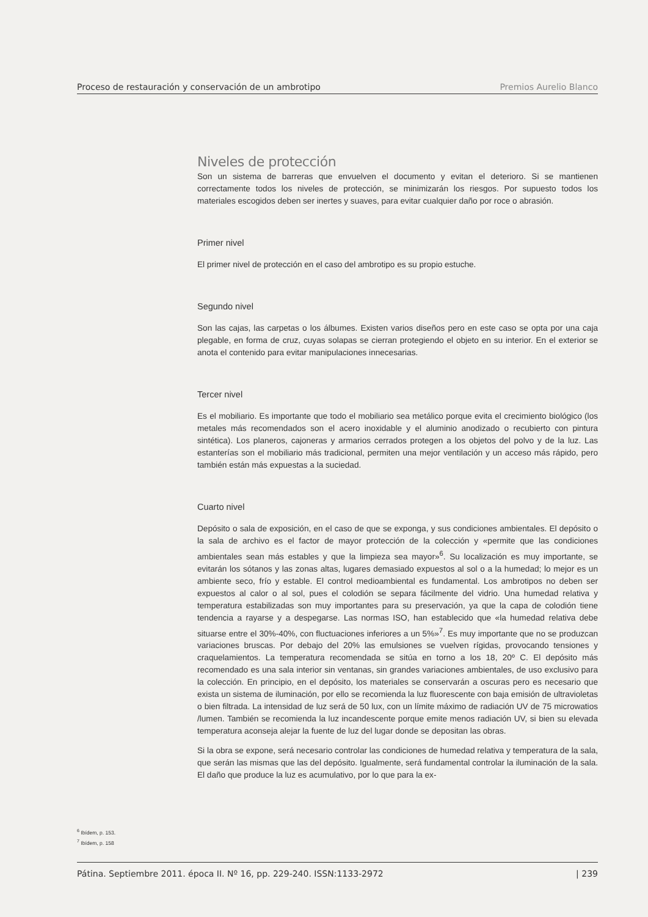Proceso de restauración y conservación de un ambrotipo Premios Aurelio Blanco
Niveles de protección
Son un sistema de barreras que envuelven el documento y evitan el deterioro. Si se mantienen correctamente todos los niveles de protección, se minimizarán los riesgos. Por supuesto todos los materiales escogidos deben ser inertes y suaves, para evitar cualquier daño por roce o abrasión.
Primer nivel
El primer nivel de protección en el caso del ambrotipo es su propio estuche.
Segundo nivel
Son las cajas, las carpetas o los álbumes. Existen varios diseños pero en este caso se opta por una caja plegable, en forma de cruz, cuyas solapas se cierran protegiendo el objeto en su interior. En el exterior se anota el contenido para evitar manipulaciones innecesarias.
Tercer nivel
Es el mobiliario. Es importante que todo el mobiliario sea metálico porque evita el crecimiento biológico (los metales más recomendados son el acero inoxidable y el aluminio anodizado o recubierto con pintura sintética). Los planeros, cajoneras y armarios cerrados protegen a los objetos del polvo y de la luz. Las estanterías son el mobiliario más tradicional, permiten una mejor ventilación y un acceso más rápido, pero también están más expuestas a la suciedad.
Cuarto nivel
Depósito o sala de exposición, en el caso de que se exponga, y sus condiciones ambientales. El depósito o la sala de archivo es el factor de mayor protección de la colección y «permite que las condiciones ambientales sean más estables y que la limpieza sea mayor»<sup>6</sup>. Su localización es muy importante, se evitarán los sótanos y las zonas altas, lugares demasiado expuestos al sol o a la humedad; lo mejor es un ambiente seco, frío y estable. El control medioambiental es fundamental. Los ambrotipos no deben ser expuestos al calor o al sol, pues el colodión se separa fácilmente del vidrio. Una humedad relativa y temperatura estabilizadas son muy importantes para su preservación, ya que la capa de colodión tiene tendencia a rayarse y a despegarse. Las normas ISO, han establecido que «la humedad relativa debe situarse entre el 30%-40%, con fluctuaciones inferiores a un 5%»<sup>7</sup>. Es muy importante que no se produzcan variaciones bruscas. Por debajo del 20% las emulsiones se vuelven rígidas, provocando tensiones y craquelamientos. La temperatura recomendada se sitúa en torno a los 18, 20º C. El depósito más recomendado es una sala interior sin ventanas, sin grandes variaciones ambientales, de uso exclusivo para la colección. En principio, en el depósito, los materiales se conservarán a oscuras pero es necesario que exista un sistema de iluminación, por ello se recomienda la luz fluorescente con baja emisión de ultravioletas o bien filtrada. La intensidad de luz será de 50 lux, con un límite máximo de radiación UV de 75 microwatios /lumen. También se recomienda la luz incandescente porque emite menos radiación UV, si bien su elevada temperatura aconseja alejar la fuente de luz del lugar donde se depositan las obras.
Si la obra se expone, será necesario controlar las condiciones de humedad relativa y temperatura de la sala, que serán las mismas que las del depósito. Igualmente, será fundamental controlar la iluminación de la sala. El daño que produce la luz es acumulativo, por lo que para la ex-
<sup>6</sup> Ibídem, p. 153.
<sup>7</sup> Ibídem, p. 158
Pátina. Septiembre 2011. época II. Nº 16, pp. 229-240. ISSN:1133-2972 | 239